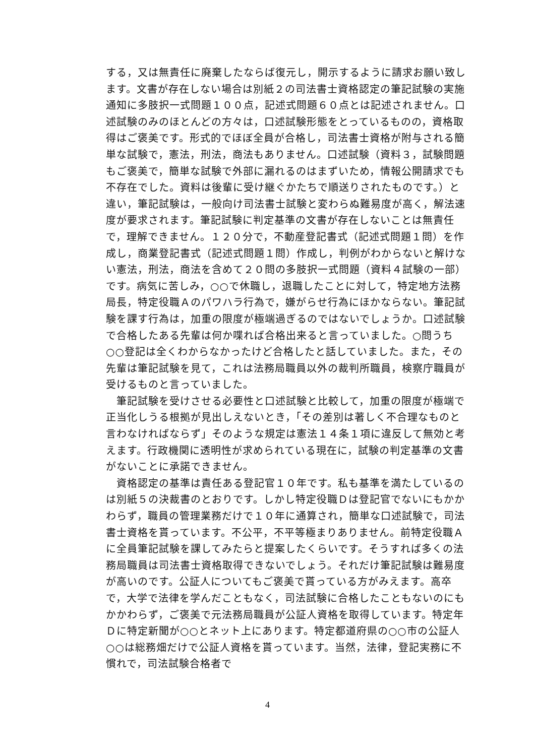する，又は無責任に廃棄したならば復元し，開示するように請求お願い致します。文書が存在しない場合は別紙２の司法書士資格認定の筆記試験の実施通知に多肢択一式問題１００点，記述式問題６０点とは記述されません。口述試験のみのほとんどの方々は，口述試験形態をとっているものの，資格取得はご褒美です。形式的でほぼ全員が合格し，司法書士資格が附与される簡単な試験で，憲法，刑法，商法もありません。口述試験（資料３，試験問題もご褒美で，簡単な試験で外部に漏れるのはまずいため，情報公開請求でも不存在でした。資料は後輩に受け継ぐかたちで順送りされたものです。）と違い，筆記試験は，一般向け司法書士試験と変わらぬ難易度が高く，解法速度が要求されます。筆記試験に判定基準の文書が存在しないことは無責任で，理解できません。１２０分で，不動産登記書式（記述式問題１問）を作成し，商業登記書式（記述式問題１問）作成し，判例がわからないと解けない憲法，刑法，商法を含めて２０問の多肢択一式問題（資料４試験の一部）です。病気に苦しみ，○○で休職し，退職したことに対して，特定地方法務局長，特定役職Ａのパワハラ行為で，嫌がらせ行為にほかならない。筆記試験を課す行為は，加重の限度が極端過ぎるのではないでしょうか。口述試験で合格したある先輩は何か喋れば合格出来ると言っていました。○問うち○○登記は全くわからなかったけど合格したと話していました。また，その先輩は筆記試験を見て，これは法務局職員以外の裁判所職員，検察庁職員が受けるものと言っていました。
　筆記試験を受けさせる必要性と口述試験と比較して，加重の限度が極端で正当化しうる根拠が見出しえないとき，「その差別は著しく不合理なものと言わなければならず」そのような規定は憲法１４条１項に違反して無効と考えます。行政機関に透明性が求められている現在に，試験の判定基準の文書がないことに承諾できません。
　資格認定の基準は責任ある登記官１０年です。私も基準を満たしているのは別紙５の決裁書のとおりです。しかし特定役職Ｄは登記官でないにもかかわらず，職員の管理業務だけで１０年に通算され，簡単な口述試験で，司法書士資格を貰っています。不公平，不平等極まりありません。前特定役職Ａに全員筆記試験を課してみたらと提案したくらいです。そうすれば多くの法務局職員は司法書士資格取得できないでしょう。それだけ筆記試験は難易度が高いのです。公証人についてもご褒美で貰っている方がみえます。高卒で，大学で法律を学んだこともなく，司法試験に合格したこともないのにもかかわらず，ご褒美で元法務局職員が公証人資格を取得しています。特定年Ｄに特定新聞が○○とネット上にあります。特定都道府県の○○市の公証人○○は総務畑だけで公証人資格を貰っています。当然，法律，登記実務に不慣れで，司法試験合格者で
4